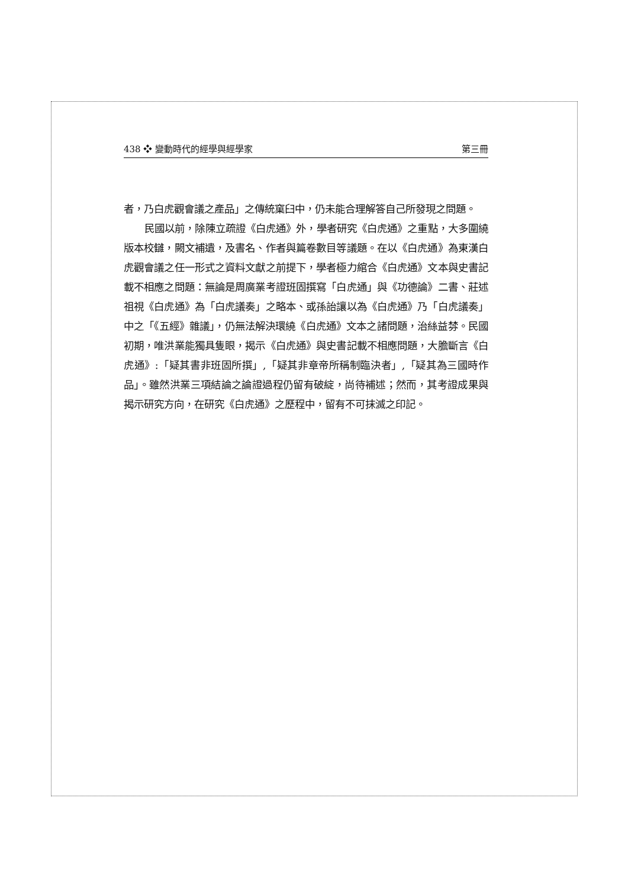438 ❖ 變動時代的經學與經學家 第三冊
者，乃白虎觀會議之產品」之傳統窠臼中，仍未能合理解答自己所發現之問題。
民國以前，除陳立疏證《白虎通》外，學者研究《白虎通》之重點，大多圍繞版本校讎，闕文補遺，及書名、作者與篇卷數目等議題。在以《白虎通》為東漢白虎觀會議之任一形式之資料文獻之前提下，學者極力綰合《白虎通》文本與史書記載不相應之問題：無論是周廣業考證班固撰寫「白虎通」與《功德論》二書、莊述祖視《白虎通》為「白虎議奏」之略本、或孫詒讓以為《白虎通》乃「白虎議奏」中之「《五經》雜議」，仍無法解決環繞《白虎通》文本之諸問題，治絲益棼。民國初期，唯洪業能獨具隻眼，揭示《白虎通》與史書記載不相應問題，大膽斷言《白虎通》:「疑其書非班固所撰」,「疑其非章帝所稱制臨決者」,「疑其為三國時作品」。雖然洪業三項結論之論證過程仍留有破綻，尚待補述；然而，其考證成果與揭示研究方向，在研究《白虎通》之歷程中，留有不可抹滅之印記。